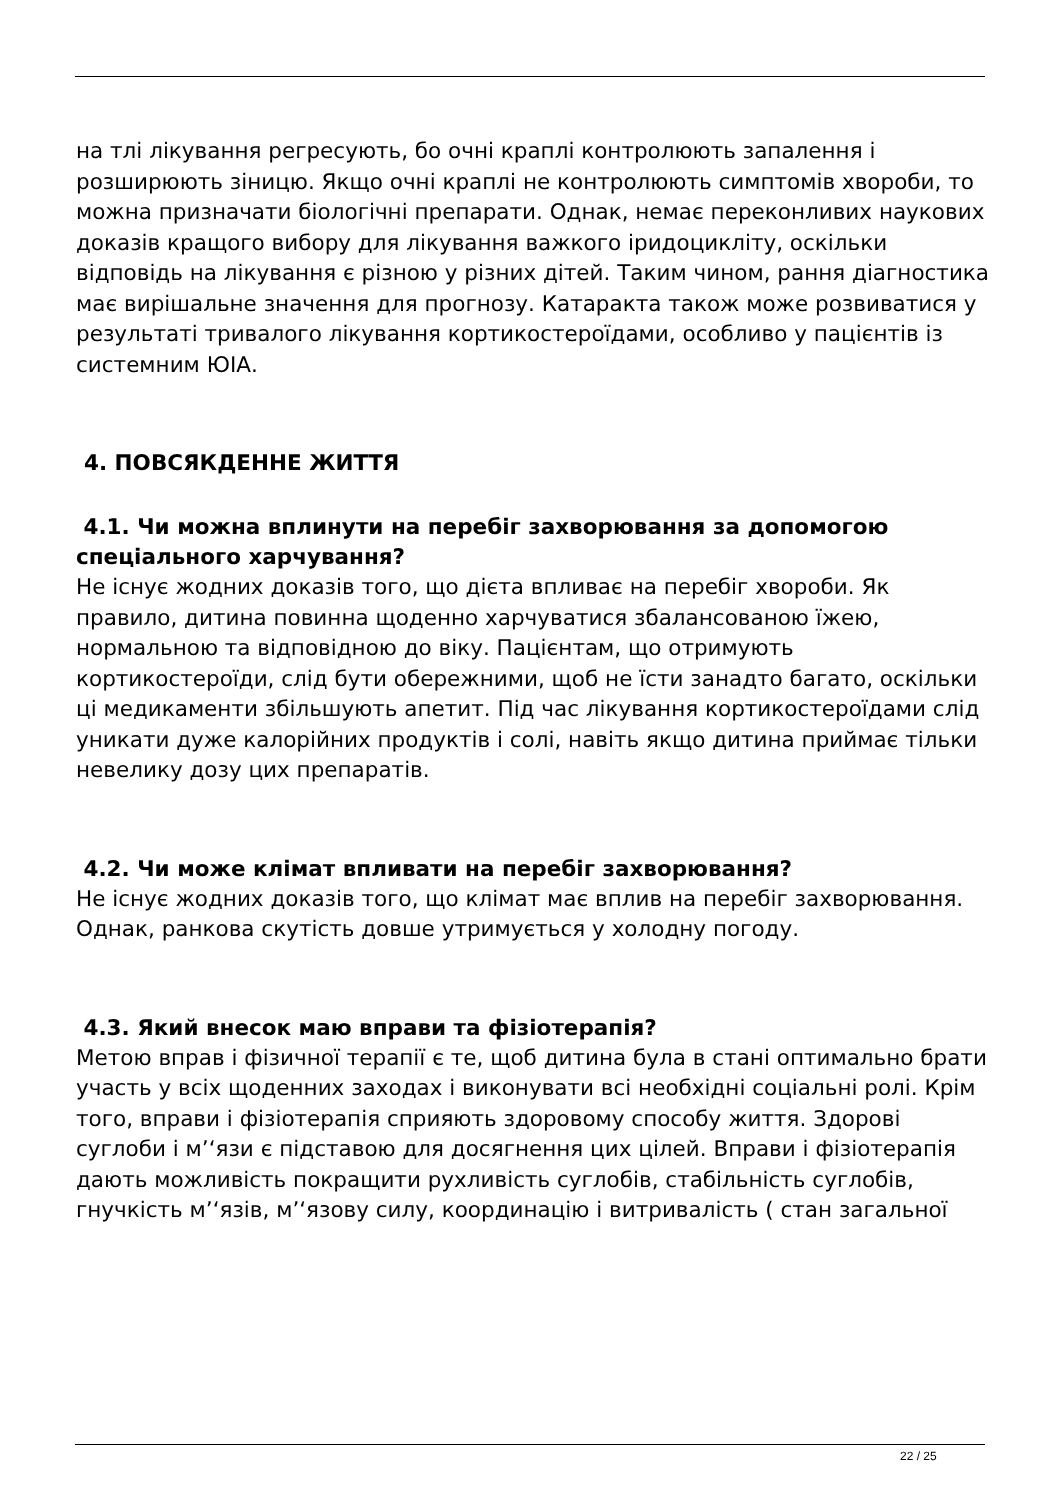на тлі лікування регресують, бо очні краплі контролюють запалення і розширюють зіницю. Якщо очні краплі не контролюють симптомів хвороби, то можна призначати біологічні препарати. Однак, немає переконливих наукових доказів кращого вибору для лікування важкого іридоцикліту, оскільки відповідь на лікування є різною у різних дітей. Таким чином, рання діагностика має вирішальне значення для прогнозу. Катаракта також може розвиватися у результаті тривалого лікування кортикостероїдами, особливо у пацієнтів із системним ЮІА.
4. ПОВСЯКДЕННЕ ЖИТТЯ
4.1. Чи можна вплинути на перебіг захворювання за допомогою спеціального харчування?
Не існує жодних доказів того, що дієта впливає на перебіг хвороби. Як правило, дитина повинна щоденно харчуватися збалансованою їжею, нормальною та відповідною до віку. Пацієнтам, що отримують кортикостероїди, слід бути обережними, щоб не їсти занадто багато, оскільки ці медикаменти збільшують апетит. Під час лікування кортикостероїдами слід уникати дуже калорійних продуктів і солі, навіть якщо дитина приймає тільки невелику дозу цих препаратів.
4.2. Чи може клімат впливати на перебіг захворювання?
Не існує жодних доказів того, що клімат має вплив на перебіг захворювання. Однак, ранкова скутість довше утримується у холодну погоду.
4.3. Який внесок маю вправи та фізіотерапія?
Метою вправ і фізичної терапії є те, щоб дитина була в стані оптимально брати участь у всіх щоденних заходах і виконувати всі необхідні соціальні ролі. Крім того, вправи і фізіотерапія сприяють здоровому способу життя. Здорові суглоби і м’‘язи є підставою для досягнення цих цілей. Вправи і фізіотерапія дають можливість покращити рухливість суглобів, стабільність суглобів, гнучкість м’‘язів, м’‘язову силу, координацію і витривалість ( стан загальної
22 / 25